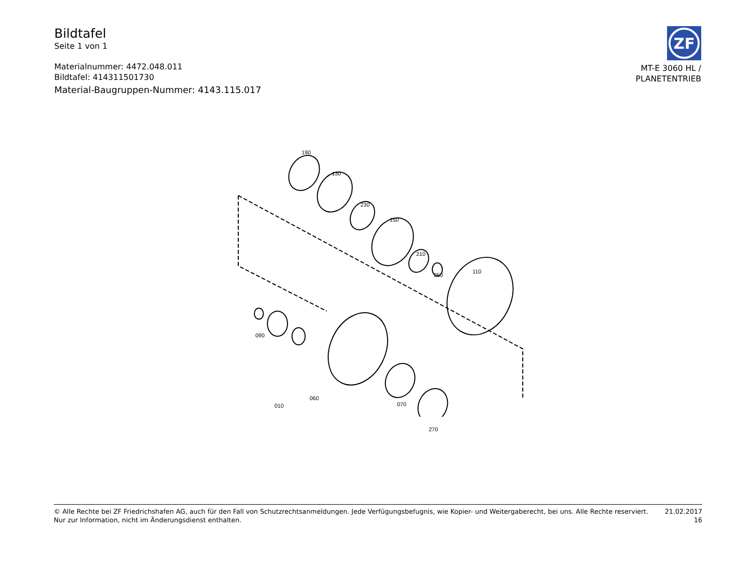Bildtafel
Seite 1 von 1
Materialnummer: 4472.048.011
Bildtafel: 414311501730
Material-Baugruppen-Nummer: 4143.115.017
ZF
MT-E 3060 HL /
PLANETENTRIEB
190
130
230
150
210
350
110
090
010
060
070
270
© Alle Rechte bei ZF Friedrichshafen AG, auch für den Fall von Schutzrechtsanmeldungen. Jede Verfügungsbefugnis, wie Kopier- und Weitergaberecht, bei uns. Alle Rechte reserviert.
Nur zur Information, nicht im Änderungsdienst enthalten.
21.02.2017
16